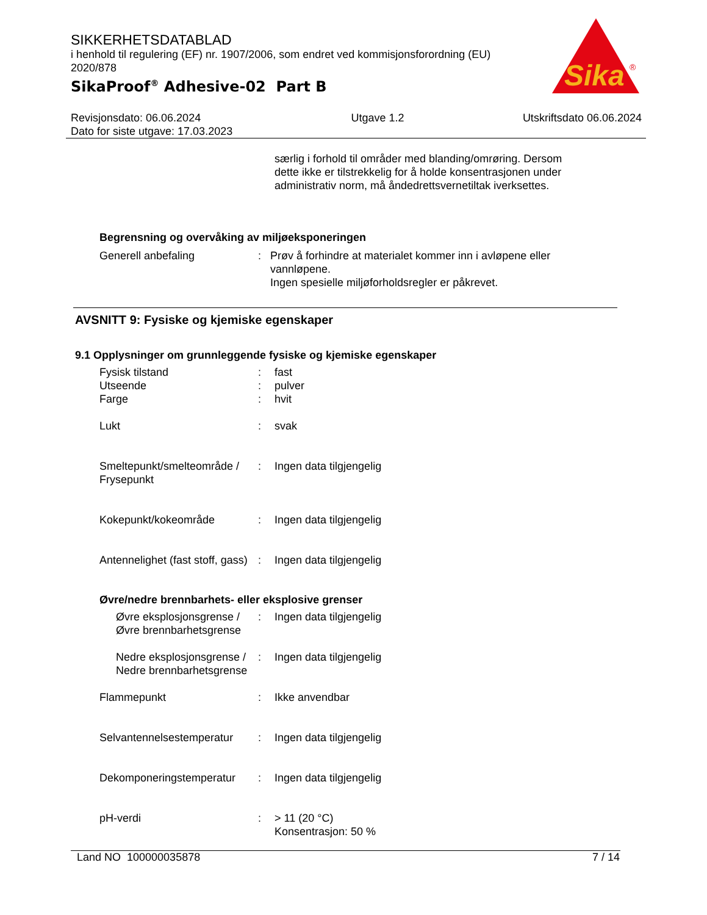Sika
®
SIKKERHETSDATABLAD
i henhold til regulering (EF) nr. 1907/2006, som endret ved kommisjonsforordning (EU) 2020/878
SikaProof<sup>®</sup> Adhesive-02 Part B
Revisjonsdato: 06.06.2024
Dato for siste utgave: 17.03.2023
Utgave 1.2 Utskriftsdato 06.06.2024
særlig i forhold til områder med blanding/omrøring. Dersom dette ikke er tilstrekkelig for å holde konsentrasjonen under administrativ norm, må åndedrettsvernetiltak iverksettes.
Begrensning og overvåking av miljøeksponeringen
Generell anbefaling : Prøv å forhindre at materialet kommer inn i avløpene eller vannløpene.
Ingen spesielle miljøforholdsregler er påkrevet.
AVSNITT 9: Fysiske og kjemiske egenskaper
9.1 Opplysninger om grunnleggende fysiske og kjemiske egenskaper
Fysisk tilstand : fast
Utseende : pulver
Farge : hvit
Lukt : svak
Smeltepunkt/smelteområde / Frysepunkt
: Ingen data tilgjengelig
Kokepunkt/kokeområde : Ingen data tilgjengelig
Antennelighet (fast stoff, gass)
: Ingen data tilgjengelig
Øvre/nedre brennbarhets- eller eksplosive grenser
Øvre eksplosjonsgrense / Øvre brennbarhetsgrense
: Ingen data tilgjengelig
Nedre eksplosjonsgrense / Nedre brennbarhetsgrense
: Ingen data tilgjengelig
Flammepunkt : Ikke anvendbar
Selvantennelsestemperatur
: Ingen data tilgjengelig
Dekomponeringstemperatur : Ingen data tilgjengelig
pH-verdi : > 11 (20 °C)
Konsentrasjon: 50 %
Land NO 100000035878 7 / 14